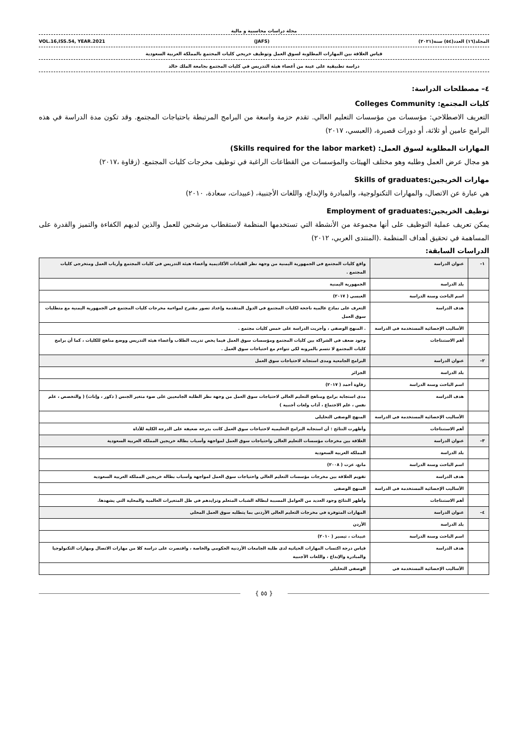مجلة دراسات محاسبية و مالية
المجلد(١٦) العدد(٥٤) سنة(٢٠٢١) (JAFS) VOL.16,ISS.54, YEAR.2021
قياس العلاقة بين المهارات المطلوبة لسوق العمل وتوظيف خريجي كليات المجتمع بالمملكة العربية السعودية
دراسة تطبيقية على عينة من أعضاء هيئة التدريس في كليات المجتمع بجامعة الملك خالد
٤– مصطلحات الدراسة:
كليات المجتمع: Colleges Community
التعريف الاصطلاحي: مؤسسات من مؤسسات التعليم العالي. تقدم حزمة واسعة من البرامج المرتبطة باحتياجات المجتمع. وقد تكون مدة الدراسة في هذه البرامج عامين أو ثلاثة، أو دورات قصيرة، (العبسي، ٢٠١٧)
المهارات المطلوبة لسوق العمل: (Skills required for the labor market)
هو مجال عرض العمل وطلبه وهو مختلف الهيئات والمؤسسات من القطاعات الراغبة في توظيف مخرجات كليات المجتمع. (زقاوة ،٢٠١٧)
مهارات الخريجين:Skills of graduates
هي عبارة عن الاتصال، والمهارات التكنولوجية، والمبادرة والإبداع، واللغات الأجنبية، (عبيدات، سعادة، ٢٠١٠)
توظيف الخريجين:Employment of graduates
يمكن تعريف عملية التوظيف على أنها مجموعة من الأنشطة التي تستخدمها المنظمة لاستقطاب مرشحين للعمل والذين لديهم الكفاءة والتميز والقدرة على المساهمة في تحقيق أهداف المنظمة .(المنتدى العربي، ٢٠١٢)
الدراسات السابقة:
| ١– | عنوان الدراسة | واقع كليات المجتمع في الجمهورية اليمنية من وجهة نظر القيادات الأكاديمية وأعضاء هيئة التدريس في كليات المجتمع وأرباب العمل ومتخرجي كليات المجتمع . |
| | بلد الدراسة | الجمهورية اليمنية |
| | اسم الباحث وسنة الدراسة | العبسي ( ٢٠١٧) |
| | هدف الدراسة | التعرف على نماذج عالمية ناجحة لكليات المجتمع في الدول المتقدمة وإعداد تصور مقترح لمواءمة مخرجات كليات المجتمع في الجمهورية اليمنية مع متطلبات سوق العمل |
| | الأساليب الإحصائية المستخدمة في الدراسة | . المنهج الوصفي ، وأجريت الدراسة على خمس كليات مجتمع . |
| | أهم الاستنتاجات | وجود ضعف في الشراكة بين كليات المجتمع ومؤسسات سوق العمل فيما يخص تدريب الطلاب وأعضاء هيئة التدريس ووضع مناهج للكليات ، كما أن برامج كليات المجتمع لا تتسم بالمرونة لكي تتواءم مع احتياجات سوق العمل . |
| ٢– | عنوان الدراسة | البرامج الجامعية ومدى استجابة لاحتياجات سوق العمل |
| | بلد الدراسة | الجزائر |
| | اسم الباحث وسنة الدراسة | زقاوة أحمد ( ٢٠١٧) |
| | هدف الدراسة | مدى استجابة برامج ومناهج التعليم العالي لاحتياجات سوق العمل من وجهة نظر الطلبة الجامعيين على ضوء متغير الجنس ( ذكور ، وإناث) ( والتخصص ، علم نفس ، علم الاجتماع ، آداب ولغات أجنبية ) |
| | الأساليب الإحصائية المستخدمة في الدراسة | المنهج الوصفي التحليلي |
| | أهم الاستنتاجات | وأظهرت النتائج : أن استجابة البرامج التعليمية لاحتياجات سوق العمل كانت بدرجة ضعيفة على الدرجة الكلية للأداة |
| ٣– | عنوان الدراسة | العلاقة بين مخرجات مؤسسات التعليم العالي واحتياجات سوق العمل لمواجهة وأسباب بطالة خريجين المملكة العربية السعودية |
| | بلد الدراسة | المملكة العربية السعودية |
| | اسم الباحث وسنة الدراسة | مانع، عزت ( ٢٠٠٨) |
| | هدف الدراسة | تقويم العلاقة بين مخرجات مؤسسات التعليم العالي واحتياجات سوق العمل لمواجهة وأسباب بطالة خريجين المملكة العربية السعودية |
| | الأساليب الإحصائية المستخدمة في الدراسة | المنهج الوصفي |
| | أهم الاستنتاجات | وأظهر النتائج وجود العديد من العوامل المسببة لبطالة الشباب المتعلم وتزايدهم في ظل المتغيرات العالمية والمحلية التي يشهدها. |
| ٤– | عنوان الدراسة | المهارات المتوفرة في مخرجات التعليم العالي الأردني بما يتطلبه سوق العمل المحلي |
| | بلد الدراسة | الأردن |
| | اسم الباحث وسنة الدراسة | عبيدات ، تيسير ( ٢٠١٠) |
| | هدف الدراسة | قياس درجة اكتساب المهارات الحياتية لدى طلبة الجامعات الأردنية الحكومي والخاصة ، واقتصرت على دراسة كلا من مهارات الاتصال ومهارات التكنولوجيا والمبادرة والإبداع ، واللغات الأجنبية |
| | الأساليب الإحصائية المستخدمة في | الوصفي التحليلي |
{ ٥٥ }